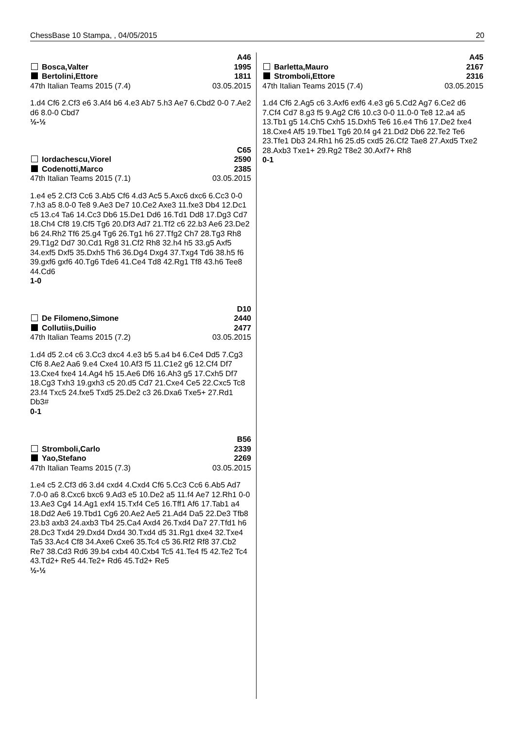ChessBase 10 Stampa, , 04/05/2015 20
A46
Bosca,Valter 1995
Bertolini,Ettore 1811
47th Italian Teams 2015 (7.4) 03.05.2015
1.d4 Cf6 2.Cf3 e6 3.Af4 b6 4.e3 Ab7 5.h3 Ae7 6.Cbd2 0-0 7.Ae2 d6 8.0-0 Cbd7
½-½
C65
Iordachescu,Viorel 2590
Codenotti,Marco 2385
47th Italian Teams 2015 (7.1) 03.05.2015
1.e4 e5 2.Cf3 Cc6 3.Ab5 Cf6 4.d3 Ac5 5.Axc6 dxc6 6.Cc3 0-0 7.h3 a5 8.0-0 Te8 9.Ae3 De7 10.Ce2 Axe3 11.fxe3 Db4 12.Dc1 c5 13.c4 Ta6 14.Cc3 Db6 15.De1 Dd6 16.Td1 Dd8 17.Dg3 Cd7 18.Ch4 Cf8 19.Cf5 Tg6 20.Df3 Ad7 21.Tf2 c6 22.b3 Ae6 23.De2 b6 24.Rh2 Tf6 25.g4 Tg6 26.Tg1 h6 27.Tfg2 Ch7 28.Tg3 Rh8 29.T1g2 Dd7 30.Cd1 Rg8 31.Cf2 Rh8 32.h4 h5 33.g5 Axf5 34.exf5 Dxf5 35.Dxh5 Th6 36.Dg4 Dxg4 37.Txg4 Td6 38.h5 f6 39.gxf6 gxf6 40.Tg6 Tde6 41.Ce4 Td8 42.Rg1 Tf8 43.h6 Tee8 44.Cd6
1-0
D10
De Filomeno,Simone 2440
Collutiis,Duilio 2477
47th Italian Teams 2015 (7.2) 03.05.2015
1.d4 d5 2.c4 c6 3.Cc3 dxc4 4.e3 b5 5.a4 b4 6.Ce4 Dd5 7.Cg3 Cf6 8.Ae2 Aa6 9.e4 Cxe4 10.Af3 f5 11.C1e2 g6 12.Cf4 Df7 13.Cxe4 fxe4 14.Ag4 h5 15.Ae6 Df6 16.Ah3 g5 17.Cxh5 Df7 18.Cg3 Txh3 19.gxh3 c5 20.d5 Cd7 21.Cxe4 Ce5 22.Cxc5 Tc8 23.f4 Txc5 24.fxe5 Txd5 25.De2 c3 26.Dxa6 Txe5+ 27.Rd1 Db3#
0-1
B56
Stromboli,Carlo 2339
Yao,Stefano 2269
47th Italian Teams 2015 (7.3) 03.05.2015
1.e4 c5 2.Cf3 d6 3.d4 cxd4 4.Cxd4 Cf6 5.Cc3 Cc6 6.Ab5 Ad7 7.0-0 a6 8.Cxc6 bxc6 9.Ad3 e5 10.De2 a5 11.f4 Ae7 12.Rh1 0-0 13.Ae3 Cg4 14.Ag1 exf4 15.Txf4 Ce5 16.Tff1 Af6 17.Tab1 a4 18.Dd2 Ae6 19.Tbd1 Cg6 20.Ae2 Ae5 21.Ad4 Da5 22.De3 Tfb8 23.b3 axb3 24.axb3 Tb4 25.Ca4 Axd4 26.Txd4 Da7 27.Tfd1 h6 28.Dc3 Txd4 29.Dxd4 Dxd4 30.Txd4 d5 31.Rg1 dxe4 32.Txe4 Ta5 33.Ac4 Cf8 34.Axe6 Cxe6 35.Tc4 c5 36.Rf2 Rf8 37.Cb2 Re7 38.Cd3 Rd6 39.b4 cxb4 40.Cxb4 Tc5 41.Te4 f5 42.Te2 Tc4 43.Td2+ Re5 44.Te2+ Rd6 45.Td2+ Re5
½-½
A45
Barletta,Mauro 2167
Stromboli,Ettore 2316
47th Italian Teams 2015 (7.4) 03.05.2015
1.d4 Cf6 2.Ag5 c6 3.Axf6 exf6 4.e3 g6 5.Cd2 Ag7 6.Ce2 d6 7.Cf4 Cd7 8.g3 f5 9.Ag2 Cf6 10.c3 0-0 11.0-0 Te8 12.a4 a5 13.Tb1 g5 14.Ch5 Cxh5 15.Dxh5 Te6 16.e4 Th6 17.De2 fxe4 18.Cxe4 Af5 19.Tbe1 Tg6 20.f4 g4 21.Dd2 Db6 22.Te2 Te6 23.Tfe1 Db3 24.Rh1 h6 25.d5 cxd5 26.Cf2 Tae8 27.Axd5 Txe2 28.Axb3 Txe1+ 29.Rg2 T8e2 30.Axf7+ Rh8
0-1